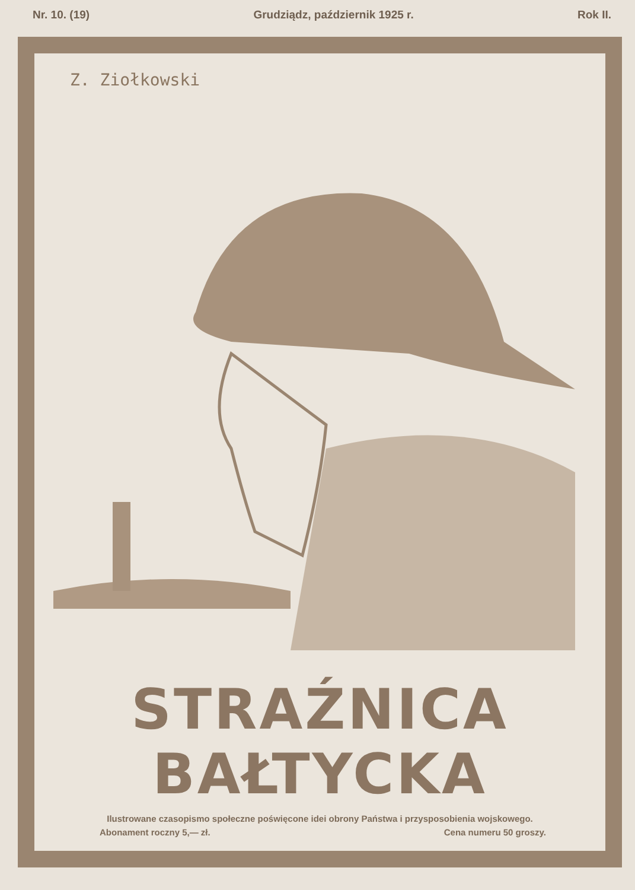Nr. 10. (19) Grudziądz, październik 1925 r. Rok II.
Z. Ziołkowski
STRAŹNICA BAŁTYCKA
Ilustrowane czasopismo społeczne poświęcone idei obrony Państwa i przysposobienia wojskowego.
Abonament roczny 5,— zł. Cena numeru 50 groszy.